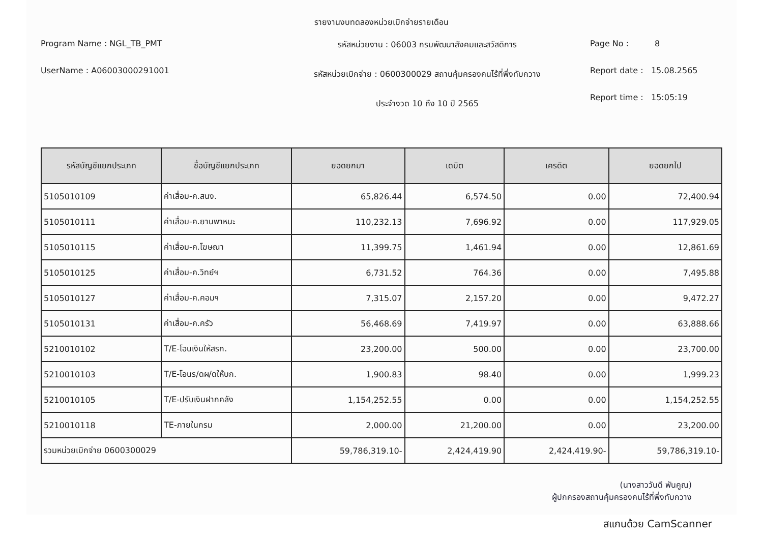รายงานงบทดลองหน่วยเบิกจ่ายรายเดือน
Program Name : NGL_TB_PMT
UserName : A06003000291001
รหัสหน่วยงาน : 06003 กรมพัฒนาสังคมและสวัสดิการ
รหัสหน่วยเบิกจ่าย : 0600300029 สถานคุ้มครองคนไร้ที่พึ่งทับกวาง
ประจำงวด 10 ถึง 10 ปี 2565
Page No : 8
Report date : 15.08.2565
Report time : 15:05:19
| รหัสบัญชีแยกประเภท | ชื่อบัญชีแยกประเภท | ยอดยกมา | เดบิต | เครดิต | ยอดยกไป |
| --- | --- | --- | --- | --- | --- |
| 5105010109 | ค่าเสื่อม-ค.สนง. | 65,826.44 | 6,574.50 | 0.00 | 72,400.94 |
| 5105010111 | ค่าเสื่อม-ค.ยานพาหนะ | 110,232.13 | 7,696.92 | 0.00 | 117,929.05 |
| 5105010115 | ค่าเสื่อม-ค.โฆษณา | 11,399.75 | 1,461.94 | 0.00 | 12,861.69 |
| 5105010125 | ค่าเสื่อม-ค.วิทย์ฯ | 6,731.52 | 764.36 | 0.00 | 7,495.88 |
| 5105010127 | ค่าเสื่อม-ค.คอมฯ | 7,315.07 | 2,157.20 | 0.00 | 9,472.27 |
| 5105010131 | ค่าเสื่อม-ค.ครัว | 56,468.69 | 7,419.97 | 0.00 | 63,888.66 |
| 5210010102 | T/E-โอนเงินให้สรก. | 23,200.00 | 500.00 | 0.00 | 23,700.00 |
| 5210010103 | T/E-โอนร/ดผ/ดให้บก. | 1,900.83 | 98.40 | 0.00 | 1,999.23 |
| 5210010105 | T/E-ปรับเงินฝากคลัง | 1,154,252.55 | 0.00 | 0.00 | 1,154,252.55 |
| 5210010118 | TE-ภายในกรม | 2,000.00 | 21,200.00 | 0.00 | 23,200.00 |
| รวมหน่วยเบิกจ่าย 0600300029 | | 59,786,319.10- | 2,424,419.90 | 2,424,419.90- | 59,786,319.10- |
(นางสาววันดี พันคูณ)
ผู้ปกครองสถานคุ้มครองคนไร้ที่พึ่งทับกวาง
สแกนด้วย CamScanner